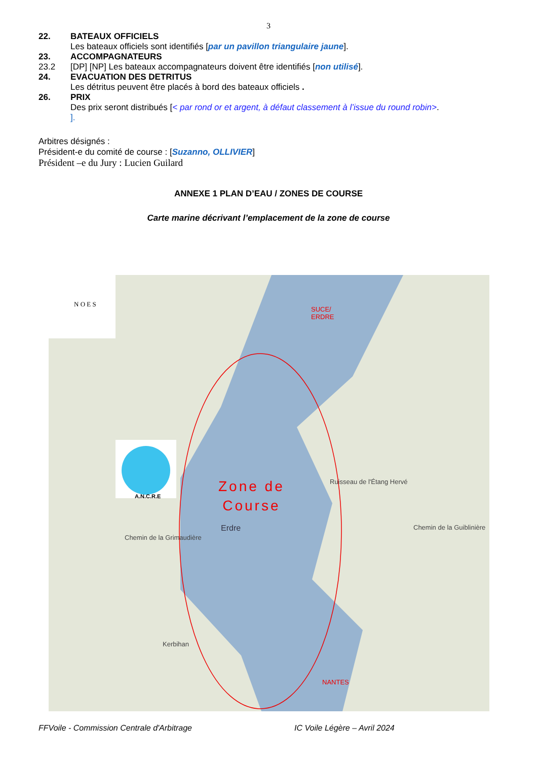3
22. BATEAUX OFFICIELS
Les bateaux officiels sont identifiés [par un pavillon triangulaire jaune].
23. ACCOMPAGNATEURS
23.2 [DP] [NP] Les bateaux accompagnateurs doivent être identifiés [non utilisé].
24. EVACUATION DES DETRITUS
Les détritus peuvent être placés à bord des bateaux officiels .
26. PRIX
Des prix seront distribués [< par rond or et argent, à défaut classement à l’issue du round robin>.
].
Arbitres désignés :
Président-e du comité de course : [Suzanno, OLLIVIER]
Président –e du Jury : Lucien Guilard
ANNEXE 1 PLAN D’EAU / ZONES DE COURSE
Carte marine décrivant l’emplacement de la zone de course
N O E S
A.N.C.R.E
SUCE/
ERDRE
Zone de
Course
Erdre
NANTES
Ruisseau de l'Étang Hervé
Chemin de la Grimaudière
Chemin de la Guiblinière
Kerbihan
FFVoile - Commission Centrale d'Arbitrage IC Voile Légère – Avril 2024